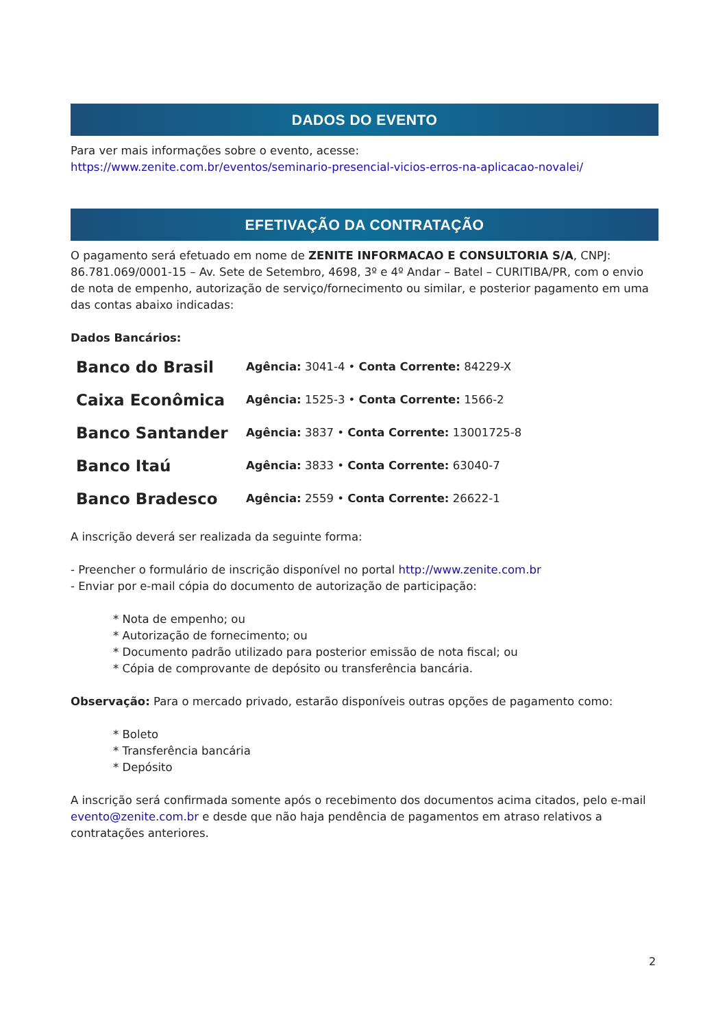DADOS DO EVENTO
Para ver mais informações sobre o evento, acesse:
https://www.zenite.com.br/eventos/seminario-presencial-vicios-erros-na-aplicacao-novalei/
EFETIVAÇÃO DA CONTRATAÇÃO
O pagamento será efetuado em nome de ZENITE INFORMACAO E CONSULTORIA S/A, CNPJ: 86.781.069/0001-15 – Av. Sete de Setembro, 4698, 3º e 4º Andar – Batel – CURITIBA/PR, com o envio de nota de empenho, autorização de serviço/fornecimento ou similar, e posterior pagamento em uma das contas abaixo indicadas:
Dados Bancários:
| Banco do Brasil | Agência: 3041-4 • Conta Corrente: 84229-X |
| Caixa Econômica | Agência: 1525-3 • Conta Corrente: 1566-2 |
| Banco Santander | Agência: 3837 • Conta Corrente: 13001725-8 |
| Banco Itaú | Agência: 3833 • Conta Corrente: 63040-7 |
| Banco Bradesco | Agência: 2559 • Conta Corrente: 26622-1 |
A inscrição deverá ser realizada da seguinte forma:
- Preencher o formulário de inscrição disponível no portal http://www.zenite.com.br
- Enviar por e-mail cópia do documento de autorização de participação:
* Nota de empenho; ou
* Autorização de fornecimento; ou
* Documento padrão utilizado para posterior emissão de nota fiscal; ou
* Cópia de comprovante de depósito ou transferência bancária.
Observação: Para o mercado privado, estarão disponíveis outras opções de pagamento como:
* Boleto
* Transferência bancária
* Depósito
A inscrição será confirmada somente após o recebimento dos documentos acima citados, pelo e-mail evento@zenite.com.br e desde que não haja pendência de pagamentos em atraso relativos a contratações anteriores.
2